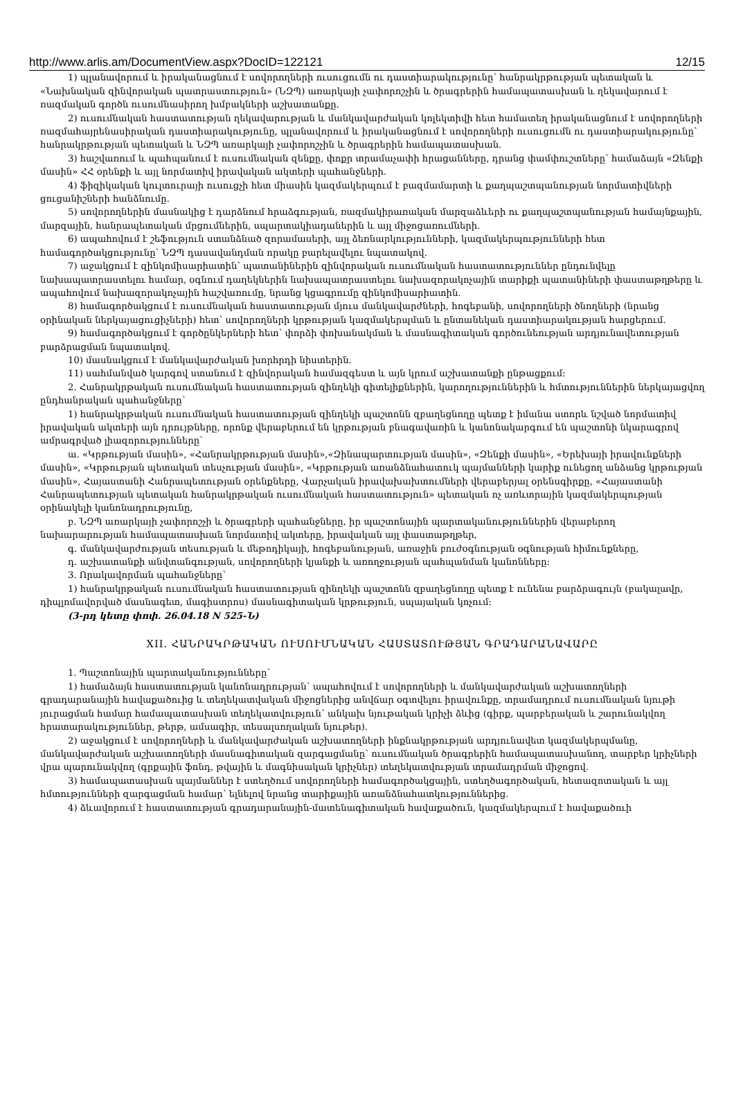http://www.arlis.am/DocumentView.aspx?DocID=122121 12/15
1) պլանավորում և իրականացնում է սովորողների ուսուցումն ու դաստիարակությունը՝ հանրակրթության պետական և «Նախնական զինվորական պատրաստություն» (ՆԶՊ) առարկայի չափորոշչին և ծրագրերին համապատասխան և ղեկավարում է ռազմական գործն ուսումնասիրող խմբակների աշխատանքը.
2) ուսումնական հաստատության ղեկավարության և մանկավարժական կոլեկտիվի հետ համատեղ իրականացնում է սովորողների ռազմահայրենասիրական դաստիարակությունը, պլանավորում և իրականացնում է սովորողների ուսուցումն ու դաստիարակությունը՝ հանրակրթության պետական և ՆԶՊ առարկայի չափորոշչին և ծրագրերին համապատասխան.
3) հաշվառում և պահպանում է ուսումնական զենքը, փոքր տրամաչափի հրացանները, դրանց փամփուշտները՝ համաձայն «Զենքի մասին» ՀՀ օրենքի և այլ նորմատիվ իրավական ակտերի պահանջների.
4) ֆիզիկական կուլտուրայի ուսուցչի հետ միասին կազմակերպում է բազմամարտի և քաղպաշտպանության նորմատիվների ցուցանիշների հանձնումը.
5) սովորողներին մասնակից է դարձնում հրաձգության, ռազմակիրառական մարզաձևերի ու քաղպաշտպանության համայնքային, մարզային, հանրապետական մրցումներին, սպարտակիադաներին և այլ միջոցառումների.
6) ապահովում է շեֆություն ստանձնած զորամասերի, այլ ձեռնարկությունների, կազմակերպությունների հետ համագործակցությունը՝ ՆԶՊ դասավանդման որակը բարելավելու նպատակով.
7) աջակցում է զինկոմիսարիատին՝ պատանիներին զինվորական ուսումնական հաստատություններ ընդունվելը նախապատրաստելու համար, օգնում դաղեկներին նախապատրաստելու նախազորակոչային տարիքի պատանիների փաստաթղթերը և ապահովում նախազորակոչային հաշվառումը, նրանց կցագրումը զինկոմիսարիատին.
8) համագործակցում է ուսումնական հաստատության մյուս մանկավարժների, հոգեբանի, սովորողների ծնողների (նրանց օրինական ներկայացուցիչների) հետ՝ սովորողների կրթության կազմակերպման և ընտանեկան դաստիարակության հարցերում.
9) համագործակցում է գործընկերների հետ՝ փորձի փոխանակման և մասնագիտական գործունեության արդյունավետության բարձրացման նպատակով.
10) մասնակցում է մանկավարժական խորհրդի նիստերին.
11) սահմանված կարգով ստանում է զինվորական համազգեստ և այն կրում աշխատանքի ընթացքում:
2. Հանրակրթական ուսումնական հաստատության զինղեկի գիտելիքներին, կարողություններին և հմտություններին ներկայացվող ընդհանրական պահանջները՝
1) հանրակրթական ուսումնական հաստատության զինղեկի պաշտոնն զբաղեցնողը պետք է իմանա ստորև նշված նորմատիվ իրավական ակտերի այն դրույթները, որոնք վերաբերում են կրթության բնագավառին և կանոնակարգում են պաշտոնի նկարագրով ամրագրված լիազորությունները՝
ա. «Կրթության մասին», «Հանրակրթության մասին»,«Զինապարտության մասին», «Զենքի մասին», «Երեխայի իրավունքների մասին», «Կրթության պետական տեսչության մասին», «Կրթության առանձնահատուկ պայմանների կարիք ունեցող անձանց կրթության մասին», Հայաստանի Հանրապետության օրենքները, Վարչական իրավախախտումների վերաբերյալ օրենսգիրքը, «Հայաստանի Հանրապետության պետական հանրակրթական ուսումնական հաստատություն» պետական ոչ առևտրային կազմակերպության օրինակելի կանոնադրությունը,
բ. ՆԶՊ առարկայի չափորոշչի և ծրագրերի պահանջները, իր պաշտոնային պարտականություններին վերաբերող նախարարության համապատասխան նորմատիվ ակտերը, իրավական այլ փաստաթղթեր,
գ. մանկավարժության տեսության և մեթոդիկայի, հոգեբանության, առաջին բուժօգնության օգնության հիմունքները,
դ. աշխատանքի անվտանգության, սովորողների կյանքի և առողջության պահպանման կանոնները:
3. Որակավորման պահանջները՝
1) հանրակրթական ուսումնական հաստատության զինղեկի պաշտոնն զբաղեցնողը պետք է ունենա բարձրագույն (բակալավր, դիպլոմավորված մասնագետ, մագիստրոս) մասնագիտական կրթություն, սպայական կոչում:
(3-րդ կետը փոփ. 26.04.18 N 525-Ն)
XII. ՀԱՆՐԱԿՐԹԱԿԱՆ ՈՒՍՈՒՄՆԱԿԱՆ ՀԱՍՏԱՏՈՒԹՅԱՆ ԳՐԱԴԱՐԱՆԱՎԱՐԸ
1. Պաշտոնային պարտականությունները՝
1) համաձայն հաստատության կանոնադրության՝ ապահովում է սովորողների և մանկավարժական աշխատողների գրադարանային հավաքածուից և տեղեկատվական միջոցներից անվճար օգտվելու իրավունքը, տրամադրում ուսումնական նյութի յուրացման համար համապատասխան տեղեկատվություն՝ անկախ նյութական կրիչի ձևից (գիրք, պարբերական և շարունակվող հրատարակություններ, թերթ, ամսագիր, տեսալսողական նյութեր).
2) աջակցում է սովորողների և մանկավարժական աշխատողների ինքնակրթության արդյունավետ կազմակերպմանը, մանկավարժական աշխատողների մասնագիտական զարգացմանը՝ ուսումնական ծրագրերին համապատասխանող, տարբեր կրիչների վրա պարունակվող (գրքային ֆոնդ, թվային և մագնիսական կրիչներ) տեղեկատվության տրամադրման միջոցով.
3) համապատասխան պայմաններ է ստեղծում սովորողների համագործակցային, ստեղծագործական, հետազոտական և այլ հմտությունների զարգացման համար՝ ելնելով նրանց տարիքային առանձնահատկություններից.
4) ձևավորում է հաստատության գրադարանային-մատենագիտական հավաքածուն, կազմակերպում է հավաքածուի